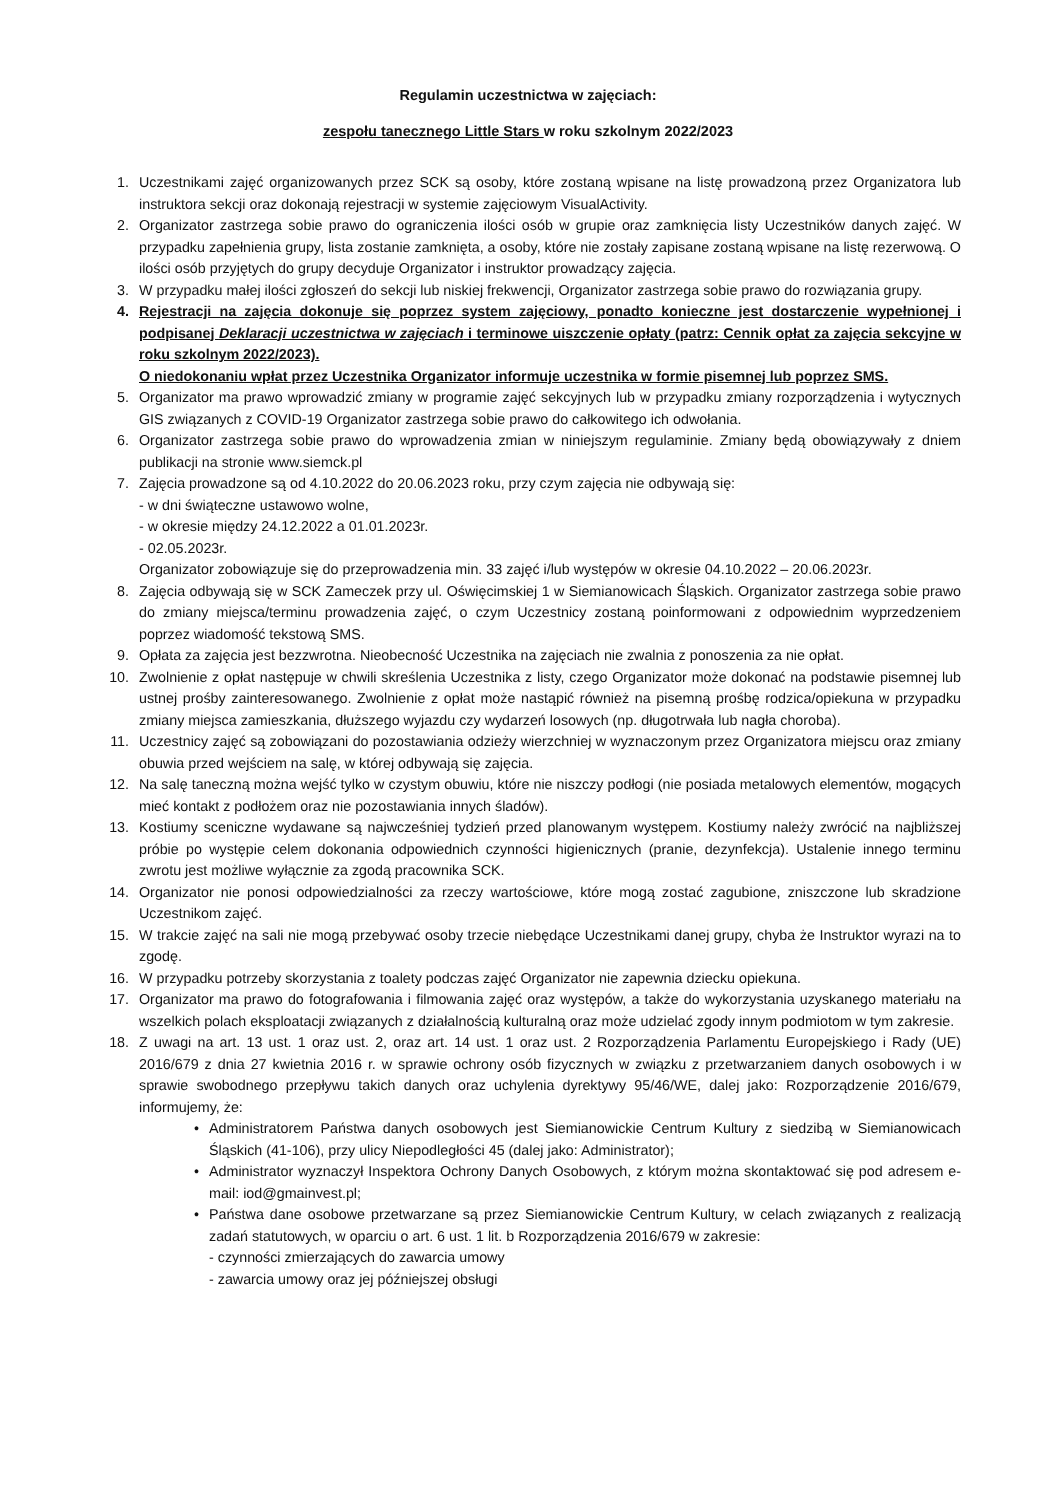Regulamin uczestnictwa w zajęciach:
zespołu tanecznego Little Stars w roku szkolnym 2022/2023
1. Uczestnikami zajęć organizowanych przez SCK są osoby, które zostaną wpisane na listę prowadzoną przez Organizatora lub instruktora sekcji oraz dokonają rejestracji w systemie zajęciowym VisualActivity.
2. Organizator zastrzega sobie prawo do ograniczenia ilości osób w grupie oraz zamknięcia listy Uczestników danych zajęć. W przypadku zapełnienia grupy, lista zostanie zamknięta, a osoby, które nie zostały zapisane zostaną wpisane na listę rezerwową. O ilości osób przyjętych do grupy decyduje Organizator i instruktor prowadzący zajęcia.
3. W przypadku małej ilości zgłoszeń do sekcji lub niskiej frekwencji, Organizator zastrzega sobie prawo do rozwiązania grupy.
4. Rejestracji na zajęcia dokonuje się poprzez system zajęciowy, ponadto konieczne jest dostarczenie wypełnionej i podpisanej Deklaracji uczestnictwa w zajęciach i terminowe uiszczenie opłaty (patrz: Cennik opłat za zajęcia sekcyjne w roku szkolnym 2022/2023).
O niedokonaniu wpłat przez Uczestnika Organizator informuje uczestnika w formie pisemnej lub poprzez SMS.
5. Organizator ma prawo wprowadzić zmiany w programie zajęć sekcyjnych lub w przypadku zmiany rozporządzenia i wytycznych GIS związanych z COVID-19 Organizator zastrzega sobie prawo do całkowitego ich odwołania.
6. Organizator zastrzega sobie prawo do wprowadzenia zmian w niniejszym regulaminie. Zmiany będą obowiązywały z dniem publikacji na stronie www.siemck.pl
7. Zajęcia prowadzone są od 4.10.2022 do 20.06.2023 roku, przy czym zajęcia nie odbywają się:
- w dni świąteczne ustawowo wolne,
- w okresie między 24.12.2022 a 01.01.2023r.
- 02.05.2023r.
Organizator zobowiązuje się do przeprowadzenia min. 33 zajęć i/lub występów w okresie 04.10.2022 – 20.06.2023r.
8. Zajęcia odbywają się w SCK Zameczek przy ul. Oświęcimskiej 1 w Siemianowicach Śląskich. Organizator zastrzega sobie prawo do zmiany miejsca/terminu prowadzenia zajęć, o czym Uczestnicy zostaną poinformowani z odpowiednim wyprzedzeniem poprzez wiadomość tekstową SMS.
9. Opłata za zajęcia jest bezzwrotna. Nieobecność Uczestnika na zajęciach nie zwalnia z ponoszenia za nie opłat.
10. Zwolnienie z opłat następuje w chwili skreślenia Uczestnika z listy, czego Organizator może dokonać na podstawie pisemnej lub ustnej prośby zainteresowanego. Zwolnienie z opłat może nastąpić również na pisemną prośbę rodzica/opiekuna w przypadku zmiany miejsca zamieszkania, dłuższego wyjazdu czy wydarzeń losowych (np. długotrwała lub nagła choroba).
11. Uczestnicy zajęć są zobowiązani do pozostawiania odzieży wierzchniej w wyznaczonym przez Organizatora miejscu oraz zmiany obuwia przed wejściem na salę, w której odbywają się zajęcia.
12. Na salę taneczną można wejść tylko w czystym obuwiu, które nie niszczy podłogi (nie posiada metalowych elementów, mogących mieć kontakt z podłożem oraz nie pozostawiania innych śladów).
13. Kostiumy sceniczne wydawane są najwcześniej tydzień przed planowanym występem. Kostiumy należy zwrócić na najbliższej próbie po występie celem dokonania odpowiednich czynności higienicznych (pranie, dezynfekcja). Ustalenie innego terminu zwrotu jest możliwe wyłącznie za zgodą pracownika SCK.
14. Organizator nie ponosi odpowiedzialności za rzeczy wartościowe, które mogą zostać zagubione, zniszczone lub skradzione Uczestnikom zajęć.
15. W trakcie zajęć na sali nie mogą przebywać osoby trzecie niebędące Uczestnikami danej grupy, chyba że Instruktor wyrazi na to zgodę.
16. W przypadku potrzeby skorzystania z toalety podczas zajęć Organizator nie zapewnia dziecku opiekuna.
17. Organizator ma prawo do fotografowania i filmowania zajęć oraz występów, a także do wykorzystania uzyskanego materiału na wszelkich polach eksploatacji związanych z działalnością kulturalną oraz może udzielać zgody innym podmiotom w tym zakresie.
18. Z uwagi na art. 13 ust. 1 oraz ust. 2, oraz art. 14 ust. 1 oraz ust. 2 Rozporządzenia Parlamentu Europejskiego i Rady (UE) 2016/679 z dnia 27 kwietnia 2016 r. w sprawie ochrony osób fizycznych w związku z przetwarzaniem danych osobowych i w sprawie swobodnego przepływu takich danych oraz uchylenia dyrektywy 95/46/WE, dalej jako: Rozporządzenie 2016/679, informujemy, że:
• Administratorem Państwa danych osobowych jest Siemianowickie Centrum Kultury z siedzibą w Siemianowicach Śląskich (41-106), przy ulicy Niepodległości 45 (dalej jako: Administrator);
• Administrator wyznaczył Inspektora Ochrony Danych Osobowych, z którym można skontaktować się pod adresem e-mail: iod@gmainvest.pl;
• Państwa dane osobowe przetwarzane są przez Siemianowickie Centrum Kultury, w celach związanych z realizacją zadań statutowych, w oparciu o art. 6 ust. 1 lit. b Rozporządzenia 2016/679 w zakresie:
- czynności zmierzających do zawarcia umowy
- zawarcia umowy oraz jej późniejszej obsługi